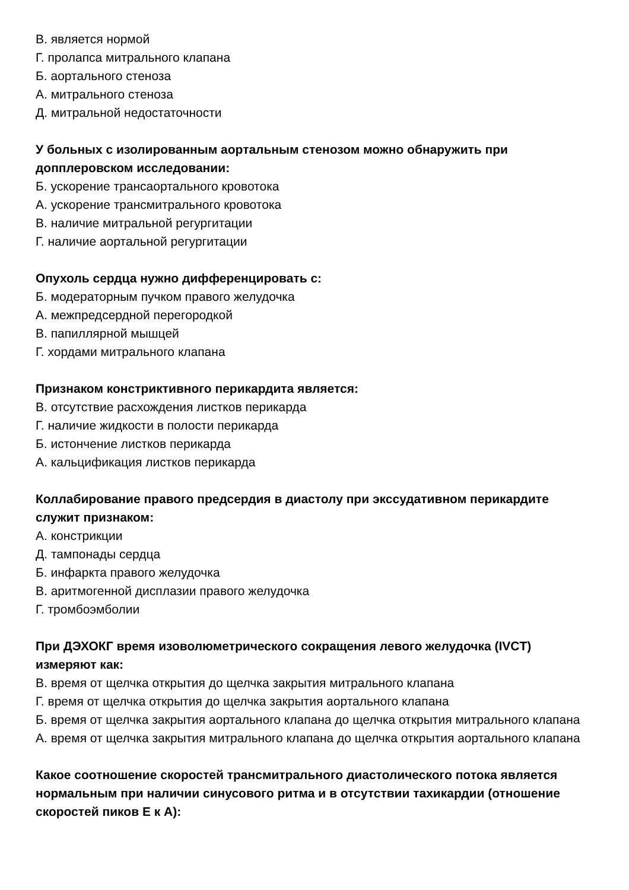В. является нормой
Г. пролапса митрального клапана
Б. аортального стеноза
А. митрального стеноза
Д. митральной недостаточности
У больных с изолированным аортальным стенозом можно обнаружить при допплеровском исследовании:
Б. ускорение трансаортального кровотока
А. ускорение трансмитрального кровотока
В. наличие митральной регургитации
Г. наличие аортальной регургитации
Опухоль сердца нужно дифференцировать с:
Б. модераторным пучком правого желудочка
А. межпредсердной перегородкой
В. папиллярной мышцей
Г. хордами митрального клапана
Признаком констриктивного перикардита является:
В. отсутствие расхождения листков перикарда
Г. наличие жидкости в полости перикарда
Б. истончение листков перикарда
А. кальцификация листков перикарда
Коллабирование правого предсердия в диастолу при экссудативном перикардите служит признаком:
А. констрикции
Д. тампонады сердца
Б. инфаркта правого желудочка
В. аритмогенной дисплазии правого желудочка
Г. тромбоэмболии
При ДЭХОКГ время изоволюметрического сокращения левого желудочка (IVCT) измеряют как:
В. время от щелчка открытия до щелчка закрытия митрального клапана
Г. время от щелчка открытия до щелчка закрытия аортального клапана
Б. время от щелчка закрытия аортального клапана до щелчка открытия митрального клапана
А. время от щелчка закрытия митрального клапана до щелчка открытия аортального клапана
Какое соотношение скоростей трансмитрального диастолического потока является нормальным при наличии синусового ритма и в отсутствии тахикардии (отношение скоростей пиков Е к А):